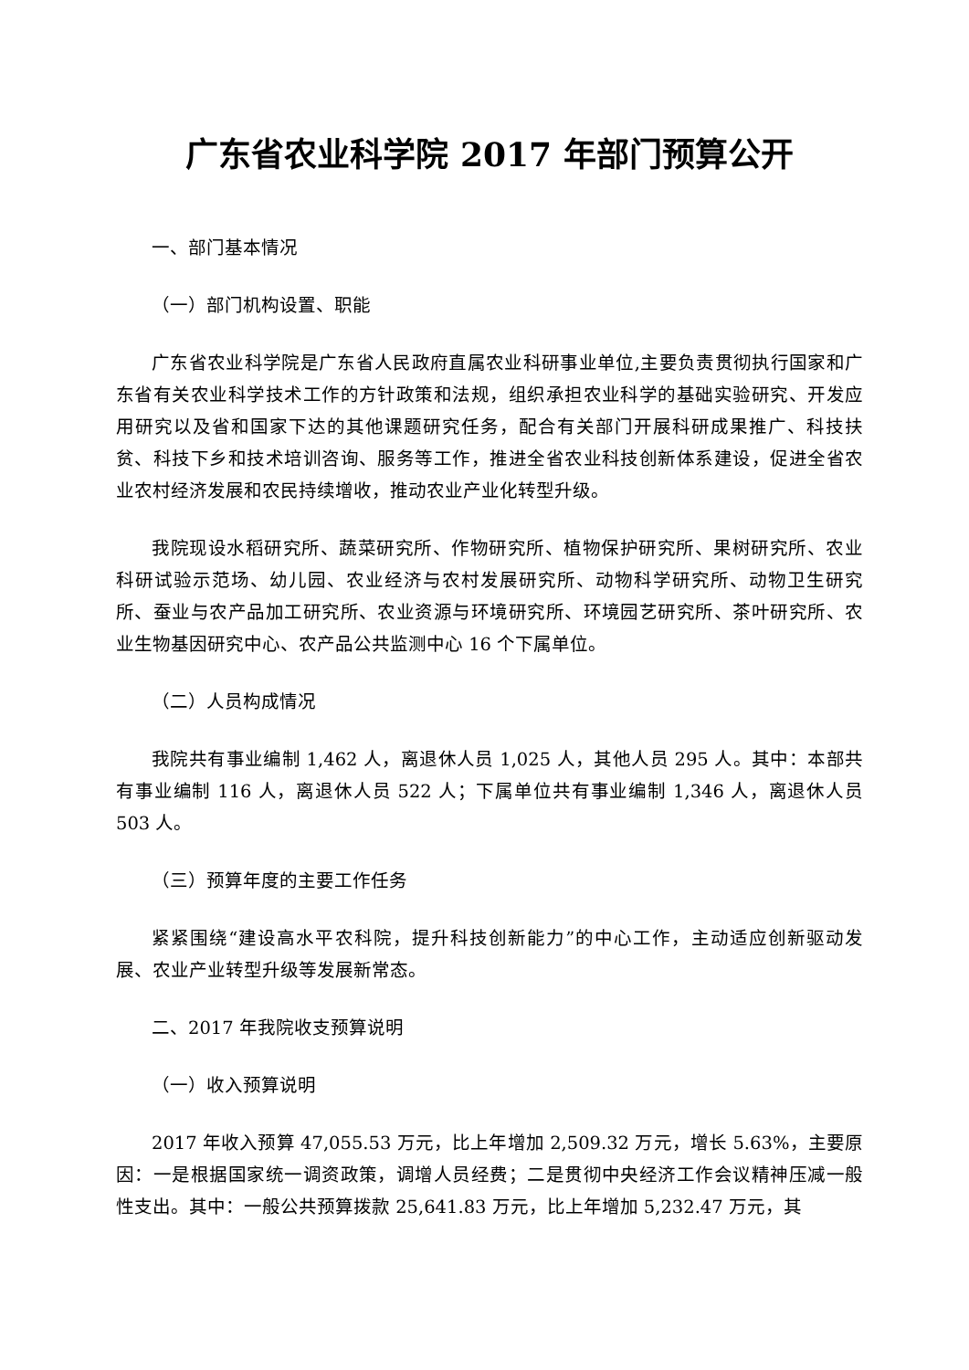广东省农业科学院 2017 年部门预算公开
一、部门基本情况
（一）部门机构设置、职能
广东省农业科学院是广东省人民政府直属农业科研事业单位,主要负责贯彻执行国家和广东省有关农业科学技术工作的方针政策和法规，组织承担农业科学的基础实验研究、开发应用研究以及省和国家下达的其他课题研究任务，配合有关部门开展科研成果推广、科技扶贫、科技下乡和技术培训咨询、服务等工作，推进全省农业科技创新体系建设，促进全省农业农村经济发展和农民持续增收，推动农业产业化转型升级。
我院现设水稻研究所、蔬菜研究所、作物研究所、植物保护研究所、果树研究所、农业科研试验示范场、幼儿园、农业经济与农村发展研究所、动物科学研究所、动物卫生研究所、蚕业与农产品加工研究所、农业资源与环境研究所、环境园艺研究所、茶叶研究所、农业生物基因研究中心、农产品公共监测中心 16 个下属单位。
（二）人员构成情况
我院共有事业编制 1,462 人，离退休人员 1,025 人，其他人员 295 人。其中：本部共有事业编制 116 人，离退休人员 522 人；下属单位共有事业编制 1,346 人，离退休人员 503 人。
（三）预算年度的主要工作任务
紧紧围绕“建设高水平农科院，提升科技创新能力”的中心工作，主动适应创新驱动发展、农业产业转型升级等发展新常态。
二、2017 年我院收支预算说明
（一）收入预算说明
2017 年收入预算 47,055.53 万元，比上年增加 2,509.32 万元，增长 5.63%，主要原因：一是根据国家统一调资政策，调增人员经费；二是贯彻中央经济工作会议精神压减一般性支出。其中：一般公共预算拨款 25,641.83 万元，比上年增加 5,232.47 万元，其